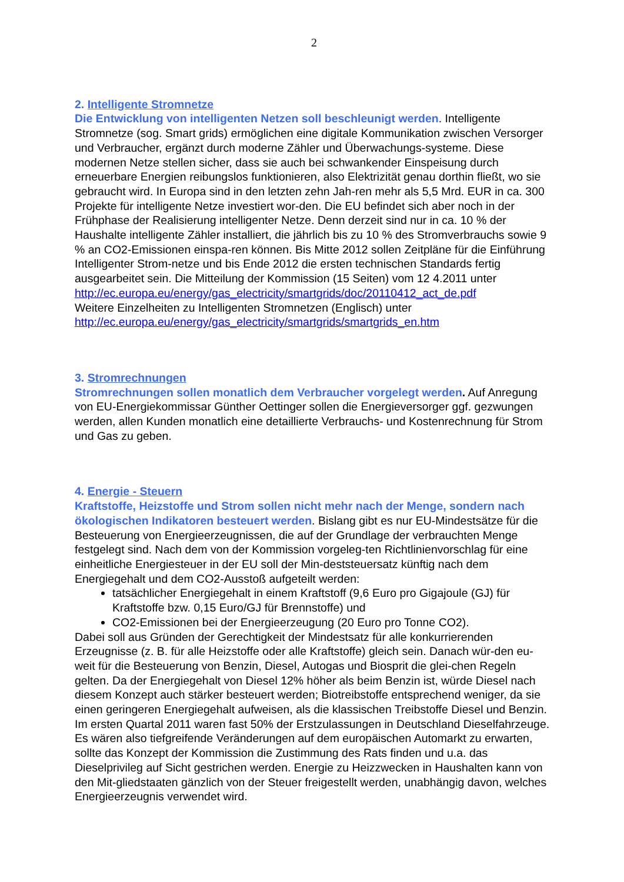2
2. Intelligente Stromnetze
Die Entwicklung von intelligenten Netzen soll beschleunigt werden. Intelligente Stromnetze (sog. Smart grids) ermöglichen eine digitale Kommunikation zwischen Versorger und Verbraucher, ergänzt durch moderne Zähler und Überwachungs-systeme. Diese modernen Netze stellen sicher, dass sie auch bei schwankender Einspeisung durch erneuerbare Energien reibungslos funktionieren, also Elektrizität genau dorthin fließt, wo sie gebraucht wird. In Europa sind in den letzten zehn Jah-ren mehr als 5,5 Mrd. EUR in ca. 300 Projekte für intelligente Netze investiert wor-den. Die EU befindet sich aber noch in der Frühphase der Realisierung intelligenter Netze. Denn derzeit sind nur in ca. 10 % der Haushalte intelligente Zähler installiert, die jährlich bis zu 10 % des Stromverbrauchs sowie 9 % an CO2-Emissionen einspa-ren können. Bis Mitte 2012 sollen Zeitpläne für die Einführung Intelligenter Strom-netze und bis Ende 2012 die ersten technischen Standards fertig ausgearbeitet sein. Die Mitteilung der Kommission (15 Seiten) vom 12 4.2011 unter
http://ec.europa.eu/energy/gas_electricity/smartgrids/doc/20110412_act_de.pdf
Weitere Einzelheiten zu Intelligenten Stromnetzen (Englisch) unter
http://ec.europa.eu/energy/gas_electricity/smartgrids/smartgrids_en.htm
3. Stromrechnungen
Stromrechnungen sollen monatlich dem Verbraucher vorgelegt werden. Auf Anregung von EU-Energiekommissar Günther Oettinger sollen die Energieversorger ggf. gezwungen werden, allen Kunden monatlich eine detaillierte Verbrauchs- und Kostenrechnung für Strom und Gas zu geben.
4. Energie - Steuern
Kraftstoffe, Heizstoffe und Strom sollen nicht mehr nach der Menge, sondern nach ökologischen Indikatoren besteuert werden. Bislang gibt es nur EU-Mindestsätze für die Besteuerung von Energieerzeugnissen, die auf der Grundlage der verbrauchten Menge festgelegt sind. Nach dem von der Kommission vorgeleg-ten Richtlinienvorschlag für eine einheitliche Energiesteuer in der EU soll der Min-deststeuersatz künftig nach dem Energiegehalt und dem CO2-Ausstoß aufgeteilt werden:
tatsächlicher Energiegehalt in einem Kraftstoff (9,6 Euro pro Gigajoule (GJ) für Kraftstoffe bzw. 0,15 Euro/GJ für Brennstoffe) und
CO2-Emissionen bei der Energieerzeugung (20 Euro pro Tonne CO2).
Dabei soll aus Gründen der Gerechtigkeit der Mindestsatz für alle konkurrierenden Erzeugnisse (z. B. für alle Heizstoffe oder alle Kraftstoffe) gleich sein. Danach wür-den eu-weit für die Besteuerung von Benzin, Diesel, Autogas und Biosprit die glei-chen Regeln gelten. Da der Energiegehalt von Diesel 12% höher als beim Benzin ist, würde Diesel nach diesem Konzept auch stärker besteuert werden; Biotreibstoffe entsprechend weniger, da sie einen geringeren Energiegehalt aufweisen, als die klassischen Treibstoffe Diesel und Benzin. Im ersten Quartal 2011 waren fast 50% der Erstzulassungen in Deutschland Dieselfahrzeuge. Es wären also tiefgreifende Veränderungen auf dem europäischen Automarkt zu erwarten, sollte das Konzept der Kommission die Zustimmung des Rats finden und u.a. das Dieselprivileg auf Sicht gestrichen werden. Energie zu Heizzwecken in Haushalten kann von den Mit-gliedstaaten gänzlich von der Steuer freigestellt werden, unabhängig davon, welches Energieerzeugnis verwendet wird.